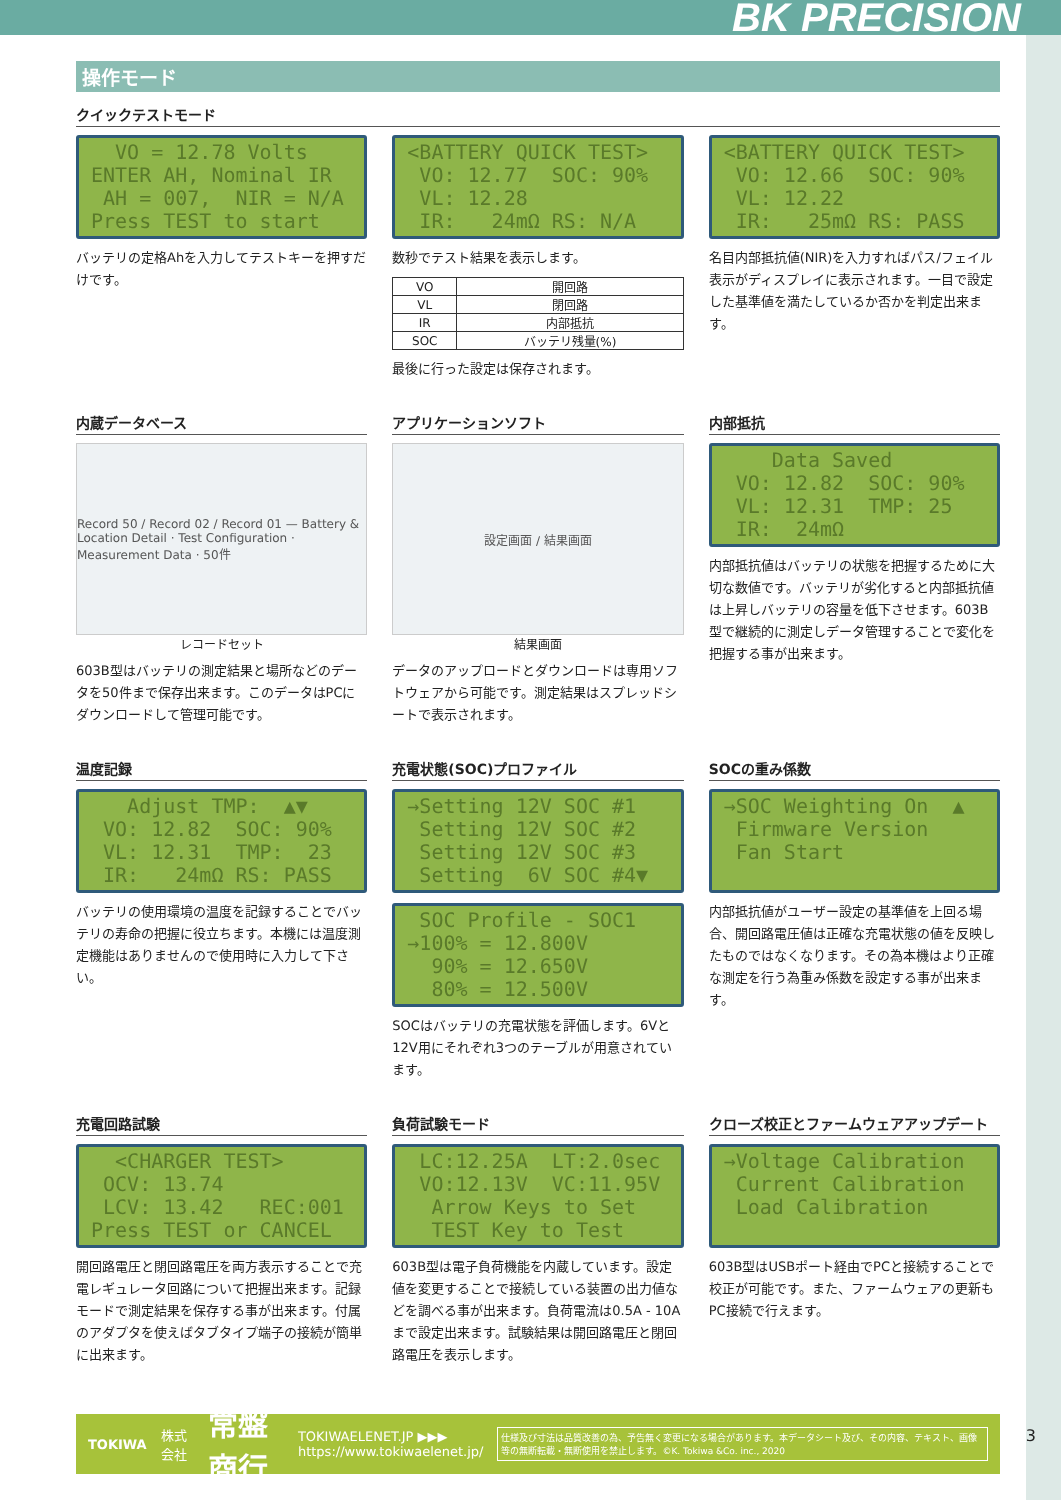BK PRECISION
操作モード
クイックテストモード
VO = 12.78 Volts ENTER AH, Nominal IR AH = 007, NIR = N/A Press TEST to start
バッテリの定格Ahを入力してテストキーを押すだけです。
<BATTERY QUICK TEST> VO: 12.77 SOC: 90% VL: 12.28 IR: 24mΩ RS: N/A
数秒でテスト結果を表示します。
| VO | 開回路 |
| VL | 閉回路 |
| IR | 内部抵抗 |
| SOC | バッテリ残量(%) |
最後に行った設定は保存されます。
<BATTERY QUICK TEST> VO: 12.66 SOC: 90% VL: 12.22 IR: 25mΩ RS: PASS
名目内部抵抗値(NIR)を入力すればパス/フェイル表示がディスプレイに表示されます。一目で設定した基準値を満たしているか否かを判定出来ます。
内蔵データベース
Record 50 / Record 02 / Record 01 — Battery & Location Detail · Test Configuration · Measurement Data · 50件
レコードセット
603B型はバッテリの測定結果と場所などのデータを50件まで保存出来ます。このデータはPCにダウンロードして管理可能です。
アプリケーションソフト
設定画面 / 結果画面
結果画面
データのアップロードとダウンロードは専用ソフトウェアから可能です。測定結果はスプレッドシートで表示されます。
内部抵抗
Data Saved VO: 12.82 SOC: 90% VL: 12.31 TMP: 25 IR: 24mΩ
内部抵抗値はバッテリの状態を把握するために大切な数値です。バッテリが劣化すると内部抵抗値は上昇しバッテリの容量を低下させます。603B型で継続的に測定しデータ管理することで変化を把握する事が出来ます。
温度記録
Adjust TMP: ▲▼ VO: 12.82 SOC: 90% VL: 12.31 TMP: 23 IR: 24mΩ RS: PASS
バッテリの使用環境の温度を記録することでバッテリの寿命の把握に役立ちます。本機には温度測定機能はありませんので使用時に入力して下さい。
充電状態(SOC)プロファイル
→Setting 12V SOC #1 Setting 12V SOC #2 Setting 12V SOC #3 Setting 6V SOC #4▼
SOC Profile - SOC1 →100% = 12.800V 90% = 12.650V 80% = 12.500V
SOCはバッテリの充電状態を評価します。6Vと12V用にそれぞれ3つのテーブルが用意されています。
SOCの重み係数
→SOC Weighting On ▲ Firmware Version Fan Start
内部抵抗値がユーザー設定の基準値を上回る場合、開回路電圧値は正確な充電状態の値を反映したものではなくなります。その為本機はより正確な測定を行う為重み係数を設定する事が出来ます。
充電回路試験
<CHARGER TEST> OCV: 13.74 LCV: 13.42 REC:001 Press TEST or CANCEL
開回路電圧と閉回路電圧を両方表示することで充電レギュレータ回路について把握出来ます。記録モードで測定結果を保存する事が出来ます。付属のアダプタを使えばタブタイプ端子の接続が簡単に出来ます。
負荷試験モード
LC:12.25A LT:2.0sec VO:12.13V VC:11.95V Arrow Keys to Set TEST Key to Test
603B型は電子負荷機能を内蔵しています。設定値を変更することで接続している装置の出力値などを調べる事が出来ます。負荷電流は0.5A - 10Aまで設定出来ます。試験結果は開回路電圧と閉回路電圧を表示します。
クローズ校正とファームウェアアップデート
→Voltage Calibration Current Calibration Load Calibration
603B型はUSBポート経由でPCと接続することで校正が可能です。また、ファームウェアの更新もPC接続で行えます。
TOKIWA 株式会社 常盤商行 TOKIWAELENET.JP ▶▶▶
https://www.tokiwaelenet.jp/ 仕様及び寸法は品質改善の為、予告無く変更になる場合があります。本データシート及び、その内容、テキスト、画像等の無断転載・無断使用を禁止します。©K. Tokiwa &Co. inc., 2020
3